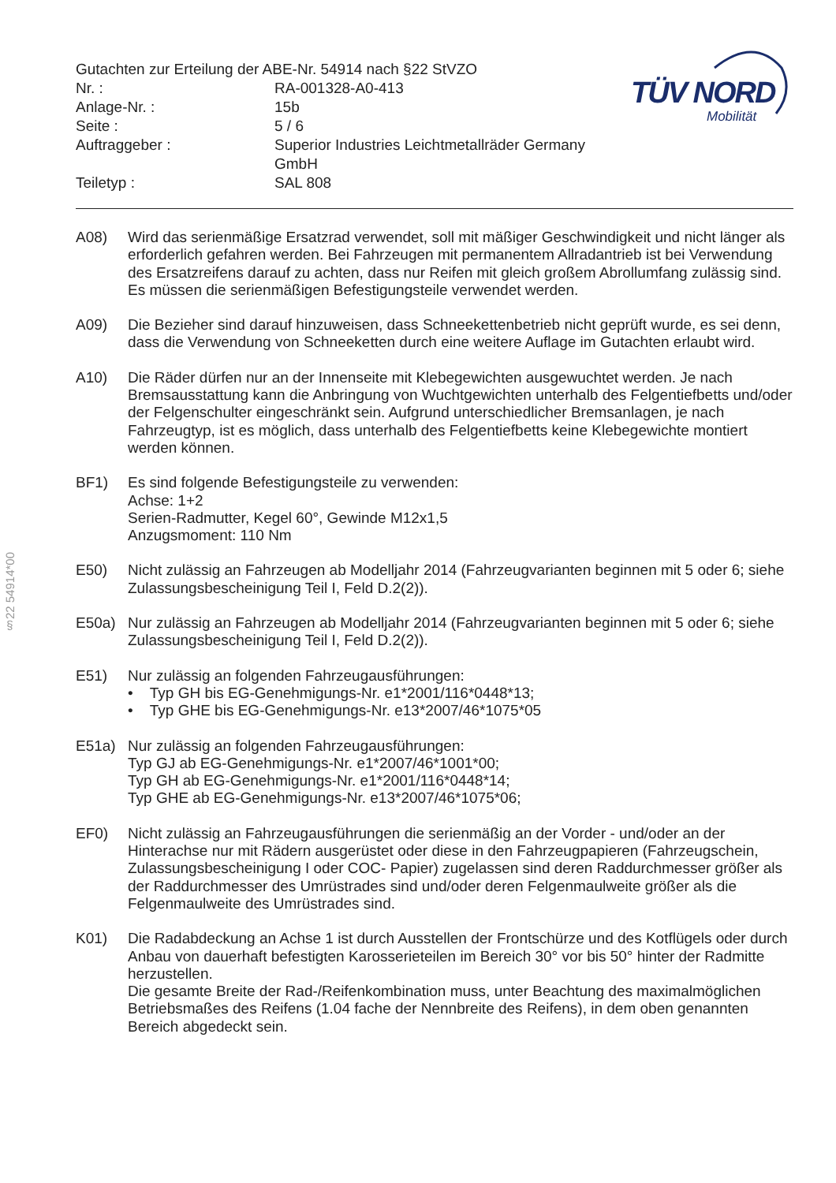§22 54914*00
Gutachten zur Erteilung der ABE-Nr. 54914 nach §22 StVZO
Nr. : RA-001328-A0-413
Anlage-Nr. : 15b
Seite : 5 / 6
Auftraggeber : Superior Industries Leichtmetallräder Germany GmbH
Teiletyp : SAL 808
TÜV NORD
Mobilität
A08) Wird das serienmäßige Ersatzrad verwendet, soll mit mäßiger Geschwindigkeit und nicht länger als erforderlich gefahren werden. Bei Fahrzeugen mit permanentem Allradantrieb ist bei Verwendung des Ersatzreifens darauf zu achten, dass nur Reifen mit gleich großem Abrollumfang zulässig sind. Es müssen die serienmäßigen Befestigungsteile verwendet werden.
A09) Die Bezieher sind darauf hinzuweisen, dass Schneekettenbetrieb nicht geprüft wurde, es sei denn, dass die Verwendung von Schneeketten durch eine weitere Auflage im Gutachten erlaubt wird.
A10) Die Räder dürfen nur an der Innenseite mit Klebegewichten ausgewuchtet werden. Je nach Bremsausstattung kann die Anbringung von Wuchtgewichten unterhalb des Felgentiefbetts und/oder der Felgenschulter eingeschränkt sein. Aufgrund unterschiedlicher Bremsanlagen, je nach Fahrzeugtyp, ist es möglich, dass unterhalb des Felgentiefbetts keine Klebegewichte montiert werden können.
BF1) Es sind folgende Befestigungsteile zu verwenden:
Achse: 1+2
Serien-Radmutter, Kegel 60°, Gewinde M12x1,5
Anzugsmoment: 110 Nm
E50) Nicht zulässig an Fahrzeugen ab Modelljahr 2014 (Fahrzeugvarianten beginnen mit 5 oder 6; siehe Zulassungsbescheinigung Teil I, Feld D.2(2)).
E50a) Nur zulässig an Fahrzeugen ab Modelljahr 2014 (Fahrzeugvarianten beginnen mit 5 oder 6; siehe Zulassungsbescheinigung Teil I, Feld D.2(2)).
E51) Nur zulässig an folgenden Fahrzeugausführungen:
• Typ GH bis EG-Genehmigungs-Nr. e1*2001/116*0448*13;
• Typ GHE bis EG-Genehmigungs-Nr. e13*2007/46*1075*05
E51a) Nur zulässig an folgenden Fahrzeugausführungen:
Typ GJ ab EG-Genehmigungs-Nr. e1*2007/46*1001*00;
Typ GH ab EG-Genehmigungs-Nr. e1*2001/116*0448*14;
Typ GHE ab EG-Genehmigungs-Nr. e13*2007/46*1075*06;
EF0) Nicht zulässig an Fahrzeugausführungen die serienmäßig an der Vorder - und/oder an der Hinterachse nur mit Rädern ausgerüstet oder diese in den Fahrzeugpapieren (Fahrzeugschein, Zulassungsbescheinigung I oder COC- Papier) zugelassen sind deren Raddurchmesser größer als der Raddurchmesser des Umrüstrades sind und/oder deren Felgenmaulweite größer als die Felgenmaulweite des Umrüstrades sind.
K01) Die Radabdeckung an Achse 1 ist durch Ausstellen der Frontschürze und des Kotflügels oder durch Anbau von dauerhaft befestigten Karosserieteilen im Bereich 30° vor bis 50° hinter der Radmitte herzustellen.
Die gesamte Breite der Rad-/Reifenkombination muss, unter Beachtung des maximalmöglichen Betriebsmaßes des Reifens (1.04 fache der Nennbreite des Reifens), in dem oben genannten Bereich abgedeckt sein.